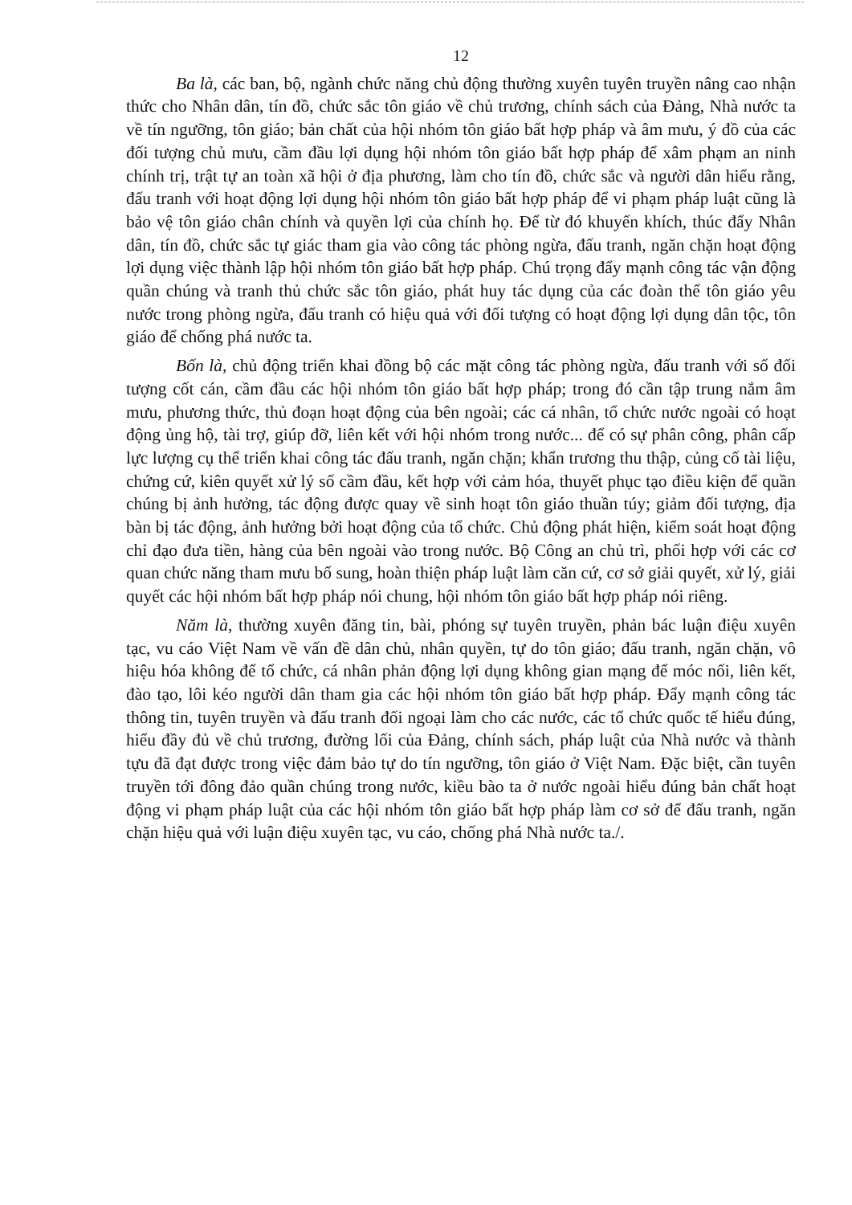12
Ba là, các ban, bộ, ngành chức năng chủ động thường xuyên tuyên truyền nâng cao nhận thức cho Nhân dân, tín đồ, chức sắc tôn giáo về chủ trương, chính sách của Đảng, Nhà nước ta về tín ngưỡng, tôn giáo; bản chất của hội nhóm tôn giáo bất hợp pháp và âm mưu, ý đồ của các đối tượng chủ mưu, cầm đầu lợi dụng hội nhóm tôn giáo bất hợp pháp để xâm phạm an ninh chính trị, trật tự an toàn xã hội ở địa phương, làm cho tín đồ, chức sắc và người dân hiểu rằng, đấu tranh với hoạt động lợi dụng hội nhóm tôn giáo bất hợp pháp để vi phạm pháp luật cũng là bảo vệ tôn giáo chân chính và quyền lợi của chính họ. Để từ đó khuyến khích, thúc đẩy Nhân dân, tín đồ, chức sắc tự giác tham gia vào công tác phòng ngừa, đấu tranh, ngăn chặn hoạt động lợi dụng việc thành lập hội nhóm tôn giáo bất hợp pháp. Chú trọng đẩy mạnh công tác vận động quần chúng và tranh thủ chức sắc tôn giáo, phát huy tác dụng của các đoàn thể tôn giáo yêu nước trong phòng ngừa, đấu tranh có hiệu quả với đối tượng có hoạt động lợi dụng dân tộc, tôn giáo để chống phá nước ta.
Bốn là, chủ động triển khai đồng bộ các mặt công tác phòng ngừa, đấu tranh với số đối tượng cốt cán, cầm đầu các hội nhóm tôn giáo bất hợp pháp; trong đó cần tập trung nắm âm mưu, phương thức, thủ đoạn hoạt động của bên ngoài; các cá nhân, tổ chức nước ngoài có hoạt động ủng hộ, tài trợ, giúp đỡ, liên kết với hội nhóm trong nước... để có sự phân công, phân cấp lực lượng cụ thể triển khai công tác đấu tranh, ngăn chặn; khẩn trương thu thập, củng cố tài liệu, chứng cứ, kiên quyết xử lý số cầm đầu, kết hợp với cảm hóa, thuyết phục tạo điều kiện để quần chúng bị ảnh hưởng, tác động được quay về sinh hoạt tôn giáo thuần túy; giảm đối tượng, địa bàn bị tác động, ảnh hưởng bởi hoạt động của tổ chức. Chủ động phát hiện, kiểm soát hoạt động chỉ đạo đưa tiền, hàng của bên ngoài vào trong nước. Bộ Công an chủ trì, phối hợp với các cơ quan chức năng tham mưu bổ sung, hoàn thiện pháp luật làm căn cứ, cơ sở giải quyết, xử lý, giải quyết các hội nhóm bất hợp pháp nói chung, hội nhóm tôn giáo bất hợp pháp nói riêng.
Năm là, thường xuyên đăng tin, bài, phóng sự tuyên truyền, phản bác luận điệu xuyên tạc, vu cáo Việt Nam về vấn đề dân chủ, nhân quyền, tự do tôn giáo; đấu tranh, ngăn chặn, vô hiệu hóa không để tổ chức, cá nhân phản động lợi dụng không gian mạng để móc nối, liên kết, đào tạo, lôi kéo người dân tham gia các hội nhóm tôn giáo bất hợp pháp. Đẩy mạnh công tác thông tin, tuyên truyền và đấu tranh đối ngoại làm cho các nước, các tổ chức quốc tế hiểu đúng, hiểu đầy đủ về chủ trương, đường lối của Đảng, chính sách, pháp luật của Nhà nước và thành tựu đã đạt được trong việc đảm bảo tự do tín ngưỡng, tôn giáo ở Việt Nam. Đặc biệt, cần tuyên truyền tới đông đảo quần chúng trong nước, kiều bào ta ở nước ngoài hiểu đúng bản chất hoạt động vi phạm pháp luật của các hội nhóm tôn giáo bất hợp pháp làm cơ sở để đấu tranh, ngăn chặn hiệu quả với luận điệu xuyên tạc, vu cáo, chống phá Nhà nước ta./.